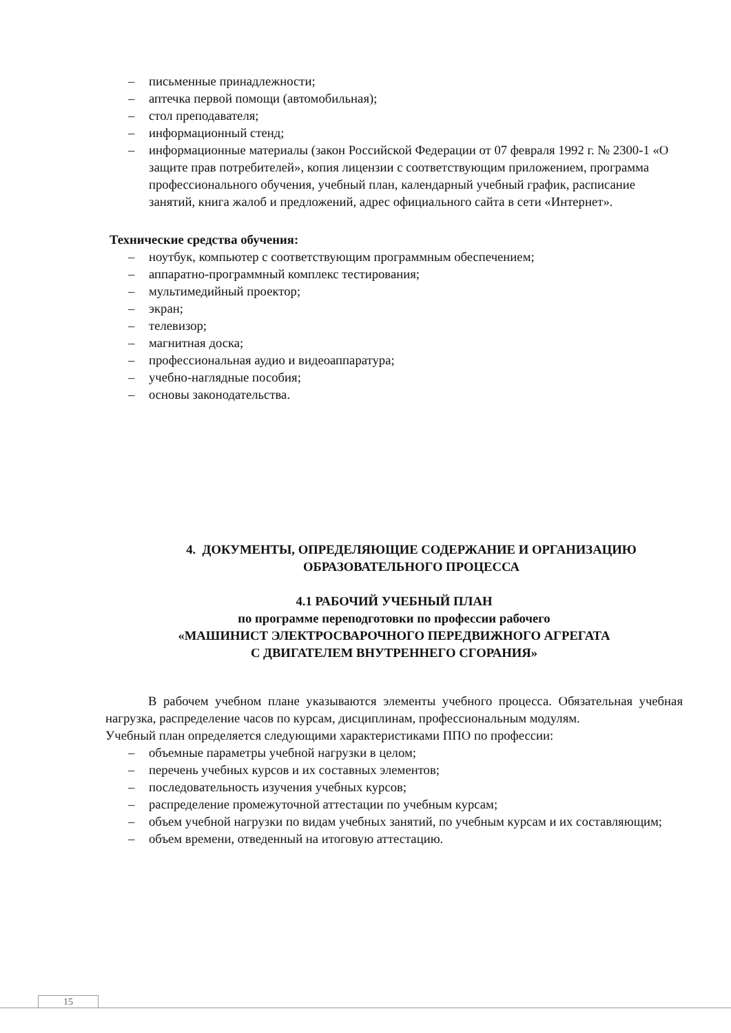– письменные принадлежности;
– аптечка первой помощи (автомобильная);
– стол преподавателя;
– информационный стенд;
– информационные материалы (закон Российской Федерации от 07 февраля 1992 г. № 2300-1 «О защите прав потребителей», копия лицензии с соответствующим приложением, программа профессионального обучения, учебный план, календарный учебный график, расписание занятий, книга жалоб и предложений, адрес официального сайта в сети «Интернет».
Технические средства обучения:
– ноутбук, компьютер с соответствующим программным обеспечением;
– аппаратно-программный комплекс тестирования;
– мультимедийный проектор;
– экран;
– телевизор;
– магнитная доска;
– профессиональная аудио и видеоаппаратура;
– учебно-наглядные пособия;
– основы законодательства.
4. ДОКУМЕНТЫ, ОПРЕДЕЛЯЮЩИЕ СОДЕРЖАНИЕ И ОРГАНИЗАЦИЮ
ОБРАЗОВАТЕЛЬНОГО ПРОЦЕССА
4.1 РАБОЧИЙ УЧЕБНЫЙ ПЛАН
по программе переподготовки по профессии рабочего
«МАШИНИСТ ЭЛЕКТРОСВАРОЧНОГО ПЕРЕДВИЖНОГО АГРЕГАТА
С ДВИГАТЕЛЕМ ВНУТРЕННЕГО СГОРАНИЯ»
В рабочем учебном плане указываются элементы учебного процесса. Обязательная учебная нагрузка, распределение часов по курсам, дисциплинам, профессиональным модулям.
Учебный план определяется следующими характеристиками ППО по профессии:
– объемные параметры учебной нагрузки в целом;
– перечень учебных курсов и их составных элементов;
– последовательность изучения учебных курсов;
– распределение промежуточной аттестации по учебным курсам;
– объем учебной нагрузки по видам учебных занятий, по учебным курсам и их составляющим;
– объем времени, отведенный на итоговую аттестацию.
15